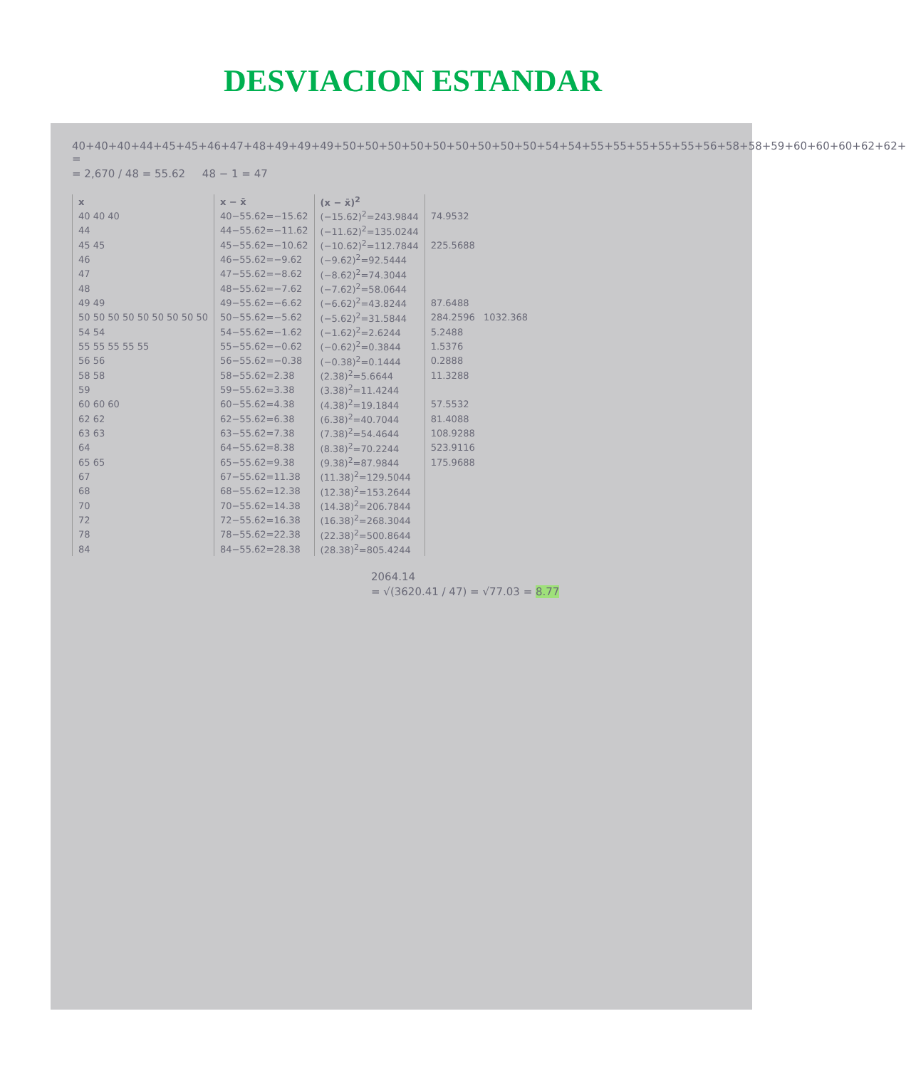DESVIACION ESTANDAR
40+40+40+44+45+45+46+47+48+49+49+49+50+50+50+50+50+50+50+50+50+54+54+55+55+55+55+55+56+58+58+59+60+60+60+62+62+ =
= 2,670 / 48 = 55.62 48 − 1 = 47
| x | x − x̄ | (x − x̄)<sup>2</sup> | |
| --- | --- | --- | --- |
| 40 40 40 | 40−55.62=−15.62 | (−15.62)<sup>2</sup>=243.9844 | 74.9532 |
| 44 | 44−55.62=−11.62 | (−11.62)<sup>2</sup>=135.0244 | |
| 45 45 | 45−55.62=−10.62 | (−10.62)<sup>2</sup>=112.7844 | 225.5688 |
| 46 | 46−55.62=−9.62 | (−9.62)<sup>2</sup>=92.5444 | |
| 47 | 47−55.62=−8.62 | (−8.62)<sup>2</sup>=74.3044 | |
| 48 | 48−55.62=−7.62 | (−7.62)<sup>2</sup>=58.0644 | |
| 49 49 | 49−55.62=−6.62 | (−6.62)<sup>2</sup>=43.8244 | 87.6488 |
| 50 50 50 50 50 50 50 50 50 | 50−55.62=−5.62 | (−5.62)<sup>2</sup>=31.5844 | 284.2596 1032.368 |
| 54 54 | 54−55.62=−1.62 | (−1.62)<sup>2</sup>=2.6244 | 5.2488 |
| 55 55 55 55 55 | 55−55.62=−0.62 | (−0.62)<sup>2</sup>=0.3844 | 1.5376 |
| 56 56 | 56−55.62=−0.38 | (−0.38)<sup>2</sup>=0.1444 | 0.2888 |
| 58 58 | 58−55.62=2.38 | (2.38)<sup>2</sup>=5.6644 | 11.3288 |
| 59 | 59−55.62=3.38 | (3.38)<sup>2</sup>=11.4244 | |
| 60 60 60 | 60−55.62=4.38 | (4.38)<sup>2</sup>=19.1844 | 57.5532 |
| 62 62 | 62−55.62=6.38 | (6.38)<sup>2</sup>=40.7044 | 81.4088 |
| 63 63 | 63−55.62=7.38 | (7.38)<sup>2</sup>=54.4644 | 108.9288 |
| 64 | 64−55.62=8.38 | (8.38)<sup>2</sup>=70.2244 | 523.9116 |
| 65 65 | 65−55.62=9.38 | (9.38)<sup>2</sup>=87.9844 | 175.9688 |
| 67 | 67−55.62=11.38 | (11.38)<sup>2</sup>=129.5044 | |
| 68 | 68−55.62=12.38 | (12.38)<sup>2</sup>=153.2644 | |
| 70 | 70−55.62=14.38 | (14.38)<sup>2</sup>=206.7844 | |
| 72 | 72−55.62=16.38 | (16.38)<sup>2</sup>=268.3044 | |
| 78 | 78−55.62=22.38 | (22.38)<sup>2</sup>=500.8644 | |
| 84 | 84−55.62=28.38 | (28.38)<sup>2</sup>=805.4244 | |
2064.14
= √(3620.41 / 47) = √77.03 = 8.77